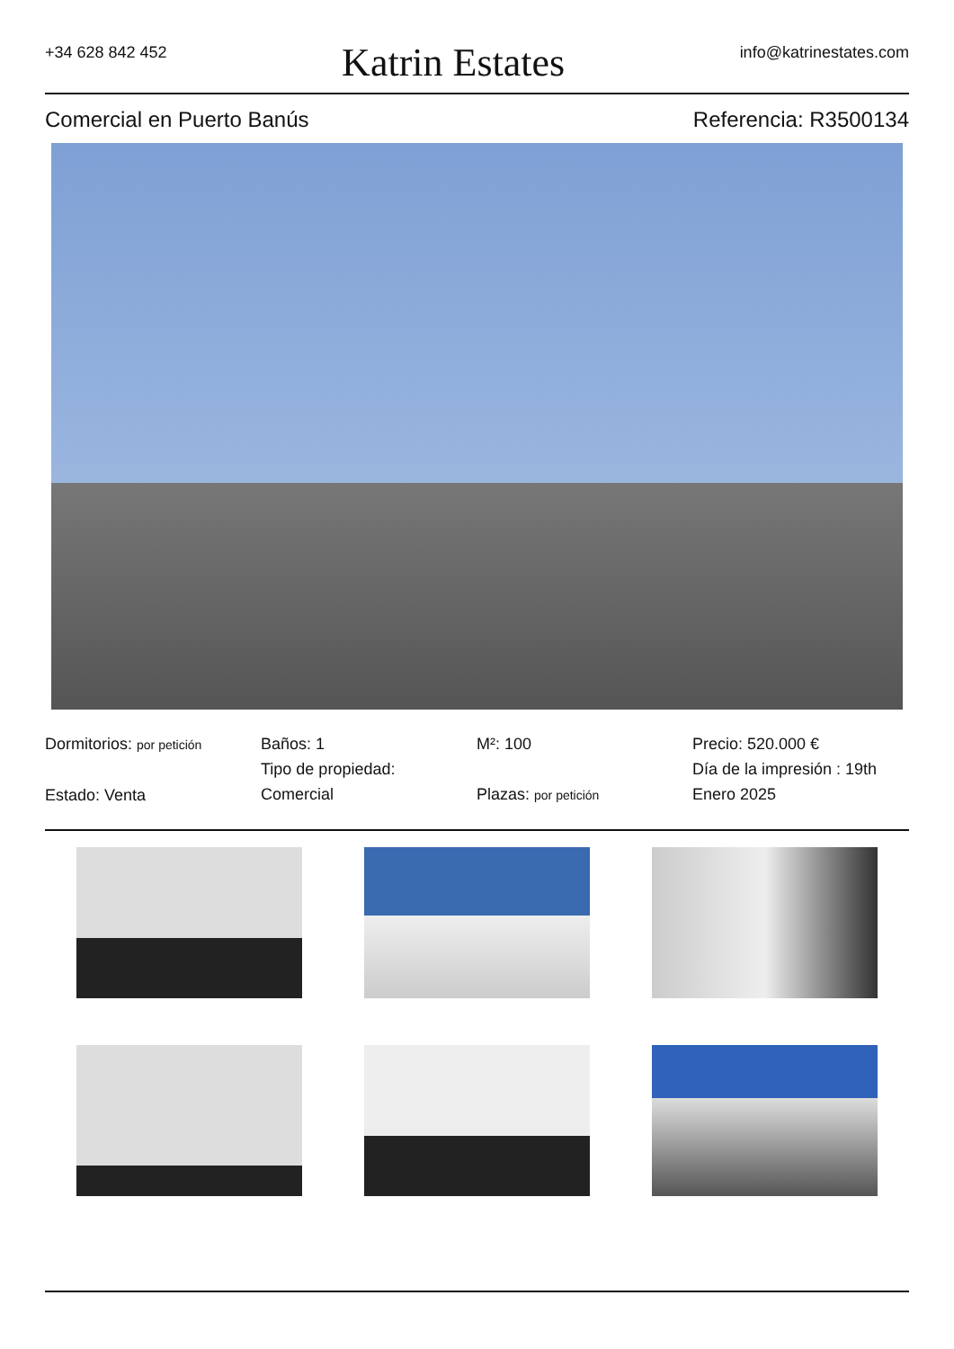+34 628 842 452 Katrin Estates info@katrinestates.com
Comercial en Puerto Banús Referencia: R3500134
Dormitorios: por petición
Estado: Venta
Baños: 1
Tipo de propiedad:
Comercial
M²: 100
Plazas: por petición
Precio: 520.000 €
Día de la impresión : 19th
Enero 2025